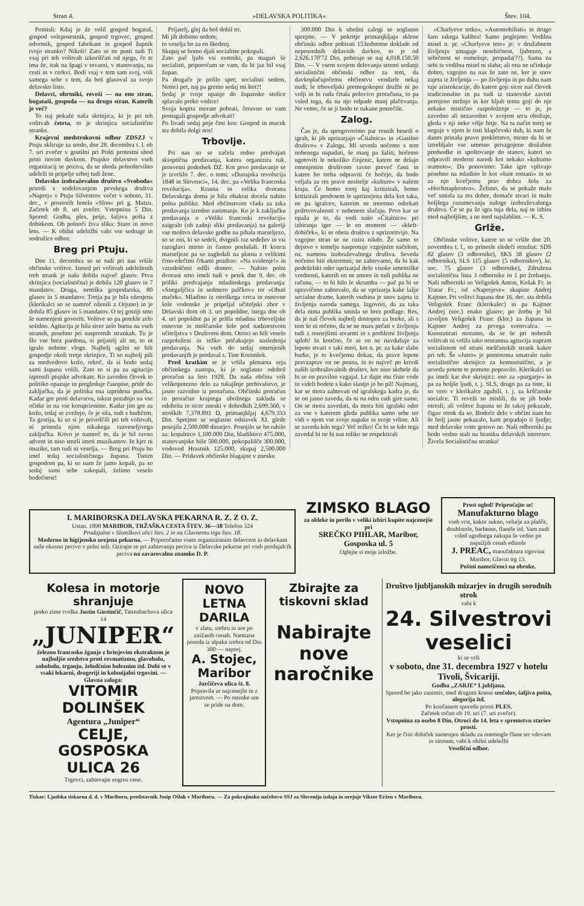Stran 4. »DELAVSKA POLITIKA« Štev. 104.
Pomisli: Kdaj je že volil gospod bogataš, gospod veleposestnik, gospod trgovec, gospod odvetnik, gospod fabrikant in gospod župnik tvojo stranko? Nikoli! Zato se ne pusti tudi Ti vsaj pri teh volitvah izkoriščati od njega, če te ima že, itak na špagi v tovarni, v stanovanju, na cesti in v cerkvi. Bodi vsaj v tem sam svoj, voli samega sebe s tem, da boš glasoval za svojo delavsko listo.
Delavci, obrtniki, reveži — na eno stran, bogataši, gospoda — na drugo stran. Katerih je več?
To naj pokaže naša skrinjica, ki je pri teh volitvah četrta, to je skrinjica socialistične stranke.
Krajevni medstrokovni odbor ZDSZJ v Ptuju sklicuje za sredo, dne 28. decembra t. l. ob 7. uri zvečer v gostilni pri Pošti protestni shod proti novim davkom. Ptujsko delavstvo vseh organizacij se poziva, da se shoda polnoštevilno udeleži in pripelje seboj tudi žene.
Delavsko izobraževalno društvo »Svoboda« priredi s sodelovanjem pevskega društva »Naprej« v Ptuju Silvestrov večer v soboto, 31. dec., v prostorih hotela »Slon« pri g. Matzu. Začetek ob 8. uri zvečer. Vstopnina 5 Din. Spored: Godba, ples, petje, šaljiva pošta z dobitkom. Ob polnoči živa slika: Staro in novo leto. — K obilni udeležbi vabi vse sodruge in sodružice odbor.
Breg pri Ptuju.
Dne 11. decembra so se tudi pri nas vršile občinske volitve. Izmed pri volitvah udeleženih treh strank je naša dobila največ glasov. Prva skrinjica (socialistična) je dobila 120 glasov in 7 mandatov. Druga, nemška gospodarska, 80 glasov in 5 mandatov. Tretja pa je bila oženjena (klerikalci so se namreč oženili z Orjuno) in je dobila 85 glasov in 5 mandatov. O tej gostiji smo še namenjeni govoriti. Volitve so pa potekle zelo solidno. Agitacija je bila sicer zelo burna na vseh straneh, posebno pri nasprotnih strankah. Tu je šlo vse brez pardona, si prijatelj ali ne, to ni igralo nobene vloge. Najbolj agilni so bili gospodje okoli tretje skrinjice. Ti so najbolj pili za medvedovo kožo, rekoč, da si bodo sedaj sami župana volili. Zato so si pa za agitacijo izprosili ptujske advokate. Ko zaveden človek to politiko opazuje in pregleduje časopise, pride do zaključka, da je politika ena izpridena punčka. Kadar gre proti delavstvu, takrat pozabijo na vse očitke in na vse korupcioniste. Kadar jim gre za kožo, tedaj se zvežejo, če je sila, tudi s hudičem. Ta gostija, ki so si jo privoščili pri teh volitvah, ni prinesla njim nikakega razveseljivega zaključka. Krivo je namreč to, da je bil ravno advent in niso smeli imeti muzikantov. In kjer ni muzike, tam tudi ni veselja. — Breg pri Ptuju bo imel tedaj socialističnega župana. Tistim gospodom pa, ki so nam že jamo kopali, pa so sedaj sami sebe zakopali, želimo veselo bodočnost!
Prijatelj, glej da boš dobil tri.
Mi jih dobimo sedem;
to veselja bo za en škedenj.
Skupaj se bomo djali socialiste pokopali.
Zato pač ljubi vsi svetniki, pa magari še socialisti, priporočam se vam, da bi jaz bil vsaj župan.
Pa drugače je prišlo spet; socialisti sedem, Nemci pet, naj pa gremo sedaj mi štet?!
Sedaj je tvoje upanje do županske stolice splavalo preko vodice!
Svoja kopita morate pobrati, čeravno so vam pomagali gospodje advokati!
Po livadi sedaj poje črni kos: Gospod in mucek sta dobila dolgi nos!
Trbovlje.
Pri nas so se začela redno predvajati skioptična predavanja, katera organizira tuk. prosvetni pododsek DZ. Kot prvo predavanje se je izvršilo 7. dec. o temi: »Dunajska revolucija 1848 in Slovenci«, 14. dec. pa »Velika francoska revolucija«. Krasna in velika dvorana Delavskega doma je bila obakrat docela nabito polna publike. Med občinstvom vlada za taka predavanja izredno zanimanje. Ko je k zaključku predavanja o »Veliki francoski revoluciji« zaigralo (ob zadnji sliki predavanja) na galeriji vse moštvo delavske godbe na pihala marseljezo, so se oni, ki so sedeli, dvignili raz sedežev in vsi razoglavi mirno in častno poslušali. H koncu marseljeze pa so zagledali na platnu z velikimi črno-rdečimi črkami pozdrav: »Na svidenje!« in vzradoščeni odšli domov. — Nabito polni dvorani smo imeli tudi v petek dne 9. dec. ob priliki predvajanja mladinskega predavanja: »Sneguljčica in sedmero palčkov« ter »Obuti maček«. Mladino iz otroškega vrtca in osnovne šole vodenske je pripeljal učiteljski zbor v Delavski dom ob 3. uri popoldne, istega dne ob 4. uri popoldne pa je prišla mladina trboveljske osnovne in meščanske šole pod nadzorstvom učiteljstva v Društveni dom. Otroci so bili veselo razpoloženi in težko pričakujejo nasledenja predavanja. Na vseh do sedaj omenjenih predavanjih je predaval s. Tine Korimšek.
Pred kratkim se je vršila plenarna seja občinskega zastopa, ki je soglasno odobril proračun za leto 1928. Da naša občina vrši velikopotezno delo za tukajšnje prebivalstvo, je jasno razvidno iz proračuna. Občinski proračun in proračun krajnega ubožnega zaklada se odobrita in sicer zneski v dohodkih 2,699.560, v stroških 7,378.893 D, primanjkljaj 4,679.333 Din. Sprejme se soglasno odstavek XI. glede posojila 2,500.000 dinarjev. Posojilo se bo rabilo za: kopalnico 1,100.000 Din, hladilnico 475.000, stanovanjske hiše 500.000, pokopališče 300.000, vodovod Hrastnik 125.000, skupaj 2,500.000 Din. — Pridavek občinske blagajne v znesku
300.000 Din k ubožni zalogi se soglasno sprejme. — V pokritje primanjkljaja sklene občinski odbor pobirati 153odstotne doklade od neposrednih državnih davkov, to je od 2,626.170'72 Din, pobirajo se naj 4,018.150.50 Din. — V vsem svojem delovanju stremi sedanji socialistični občinski odbor za tem, da davkoplačujočemu občinstvu vendarle nekaj nudi; le trboveljski premogokopni družbi ni po volji in bi rada črtala polovico proračuna, to pa vsled tega, da na njo odpade manj plačevanja. Ne vemo, če se ji bodo te nakane posrečile.
Zalog.
Čas je, da spregovorimo par resnih besedi o igrah, ki jih uprizarjajo »Čitalnica« in »Gasilno društvo« v Zalogu. Mi seveda nočemo s tem nobenega napadati, še manj pa žaliti; hočemo ugotoviti le nekoliko činjenic, katere ne delajo omenjenim društvom ravno preveč časti in katere bo treba odpraviti če hočejo, da bodo veljala za res prave nositelje »kulture« v našem kraju. Če bomo torej kaj kritizirali, bomo kritizirali predvsem le uprizorjena dela kot taka, ne pa igralcev, katerim ne moremo odrekati požrtvovalnosti v nobenem slučaju. Prvo kar se opaža je to, da vodi našo »Čitalnico« pri izbiranju iger — le en moment — »kšeft-dobiček«, ki se obeta društvu z uprizoritvijo. Na vzgojno stran se ne ozira nikdo. Že samo to dejstvo v temelju nasprotuje vzgojnim načelom, oz. namenu izobraževalnega društva. Seveda nočemo biti ekstremni; ne zahtevamo, da bi kak podeželski oder uprizarjal delo visoke umetniške vrednosti, katerih on ne zmore in tudi publika ne računa, — to bi bilo le skrumba — pač pa bi se upravičeno zahtevalo, da se vprizarja kake lažje socialne drame, katerih vsebina je snov zajeta iz življenja naroda samega. Izgovori, da za taka dela nima publika smisla so brez podlage. Res, da je naš človek najbolj dostopen za burke, ali s tem še ni rečeno, da se ne mara pečati v življenju tudi z resnejšimi stvarmi in s problemi življenja sploh! In končno, če se on ne navdušuje za lepoto stvari v taki meri, kot n. pr. za kake slabe burke, je to kvečjemu dokaz, da prave lepote pravzaprav on ne pozna, in to največ po krivdi naših izobraževalnih društev, ker niso skrbele da bi se on pravilno vzgajal. Le dajte mu čiste vode in videli bodete s kako slastjo jo bo pil! Najmanj, kar se mora zahtevati od igralskega kadra je, da se on jasno zaveda, da ni na odru radi gire same. On se mora zavedati, da mora biti igralski oder za vse v katerem gleda publika samo sebe ter vidi v njem vse svoje napake in svoje vrline. Ali se zaveda kdo tega? Več težko! Če bi se kdo tega zavedal bi ne bi nas toliko ne respektirali
»Charlyeve tetke«, »Automobilisti« in drugo šaro takega kalibra! Samo poglejmo: Vodilna misel n. pr. »Charlyeve tete« je: v družabnem življenju zmaguje nesebičnost, ljubezen, a sebičnost se osmešuje, propada(??). Sama na sebi ta vodilna misel ni slaba; ali ona ne učinkuje dobro, vzgojno na nas že zato ne, ker je snov zajeta iz življenja — po življenju in po duhu nam tuje aristokracije, do katere goji sicer naš človek tradicionalno in pa tudi iz stanovske zavisti porojeno mržnjo in ker kljub temu goji do nje nekako mistično razpoloženje — to je, jo zavedno ali nezavedno v svojem srcu obožuje, gleda v nji neko višje bitje. Na ta način torej se neguje v njem le tisti hlapčevski duh, ki nam še danes prinaša pravo prokletstvo, mesto da bi se iztrebljalo vse umetno privzgojene družabne predsodke in spoštovanje do stanov, kateri so odpravili moderni narodi kot nekako »kulturno sramoto«. Da ponovimo: Take igre vplivajo posebno na mladino le kot »šunt romani« in so za njo kvečjemu prav dobra šola za »Hochstaplerstvo«. Želimo, da se pokaže malo več smisla za res dobre, domače stvari in malo boljšega razumevanja naloge izobraževalnega društva. Če se pa že igra tuja dela, naj se izbira med najboljšim, a ne med najslabšim. — K. S.
Grlže.
Občinske volitve, katere so se vršile dne 20. novembra t. l., so prinesle sledeči rezultat: SDS 82 glasov (3 odbornike), SKS 38 glasov (2 odbornika), SLS 115 glasov (5 odbornikov), kr. soc. 75 glasov (3 odbornike), Združena socialistična lista 3 odbornike in 1 po žrebanju. Naši odborniki so Veligošek Anton, Košak Fr. in Tratar Fr.; od »Naprejeve« skupine Andrej Kajtner. Pri volitvi župana dne 16. dec. sta dobila Veligošek Franc (klerikalec) in pa Kajtner Andrej (soc.) enako glasov; po žrebu je bil izvoljen Veligošek Franc (kler.) za župana in Kajtner Andrej za prvega svetovalca. — Konstatirati moramo, da se še pri nobenih volitvah ni vršila tako nesramna agitacija napram socialistom od strani meščanskih strank kakor pri teh. Še »Jutro« je pomotoma smatralo našo socialistično skrinjico za komunistično, a je seveda potem to pomoto popravilo. Klerikalci so pa imeli kar dve skrinjici: eno za »purgarje« in pa za boljše ljudi, t. j. SLS, drugo pa za tiste, ki so vero v klerikalce zgubili, t. j. za krščanske socialce. Ti reveži so mislili, da se jih bodo otresli; ali volitve župana so že takoj pokazale, čigav otrok da so. Bodoče delo v občini nam bo še bolj jasno pokazalo, kam pripadajo ti ljudje; med delavske vrste gotovo ne. Naši odborniki pa bodo vedno stali na braniku delavskih interesov. Živela Socialistična stranka!
I. MARIBORSKA DELAVSKA PEKARNA R. Z. Z O. Z.
Ustan. 1898 MARIBOR, TRŽAŠKA CESTA ŠTEV. 36—38 Telefon 324
Prodajalne v Slomškovi ulici štev. 2 in na Glavnemu trgu štev. 18.
Moderno in higijensko urejena pekarna. — Priporočamo vsem organiziranim delavcem in delavkam naše okusno pecivo v polni teži. Ozirajte se pri zahtevanju peciva iz Delavske pekarne pri vseh prodajalcih peciva na zavarovalno znamko D. P.
ZIMSKO BLAGO
za obleke in perilo v veliki izbiri kupite najcenejše pri
SREČKO PIHLAR, Maribor, Gosposka ul. 5
Oglejte si moje izložbe.
Prost ogled! Pripročajte se!
Manufakturno blago
vseh vrst, kakor sukno, velurje za plašče, doublstofe, barhente, flanele itd. Vam nudi vsled ugodnega nakupa še vedno po najnižjih cenah edinole
J. PREAC, manufaktura trgovina Maribor, Glavni trg 13.
Poštni nameščenci na obroke.
Kolesa in motorje shranjuje
preko zime tvrdka Justin Gustinčič, Tattenbachova ulica 14
„JUNIPER“
železno francosko žganje z brinjevim ekstraktom je najboljše sredstvo proti revmatizmu, glavobolu, zobobolu, trganju, želodčnim boleznim itd. Dobi se v vsaki lekarni, drogeriji in kolonijalni trgovini. — Glavna zaloga:
VITOMIR DOLINŠEK
Agentura „Juniper“
CELJE, GOSPOSKA ULICA 26
Trgovci, zahtevajte engros cene.
NOVO LETNA DARILA
v zlatu, srebru in ure po znižanih cenah. Namizna posoda iz alpaka srebra od Din 300·— naprej.
A. Stojec, Maribor
Jurčičeva ulica št. 8.
Popravila ur najcenejše in z jamstvom. — Po stenske ure se pride na dom.
Zbirajte za tiskovni sklad
Nabirajte nove naročnike
Društvo ljubljanskih mizarjev in drugih sorodnih strok
vabi k
24. Silvestrovi veselici
ki se vrši
v soboto, dne 31. decembra 1927 v hotelu Tivoli, Švicariji.
Godba „ZARJE“ Ljubljana.
Spored bo jako zanimiv, med drugimi krasni srečolov, šaljiva pošta, alegorija itd.
Po končanem sporedu prosti PLES.
Začetek točno ob 19. uri (7. uri zvečer).
Vstopnina za osebo 8 Din. Otroci do 14. leta v spremstvu staršev prosti.
Ker je čisti dobiček namenjen skladu za onemogle člane ter vdovam in sirotam, vabi k obilni udeležbi
Veselični odbor.
Tiskar: Ljudska tiskarna d. d. v Mariboru, predstavnik Josip Ošlak v Mariboru. — Za pokrajinsko načelstvo SSJ za Slovenijo izdaja in urejuje Viktor Eržen v Mariboru.